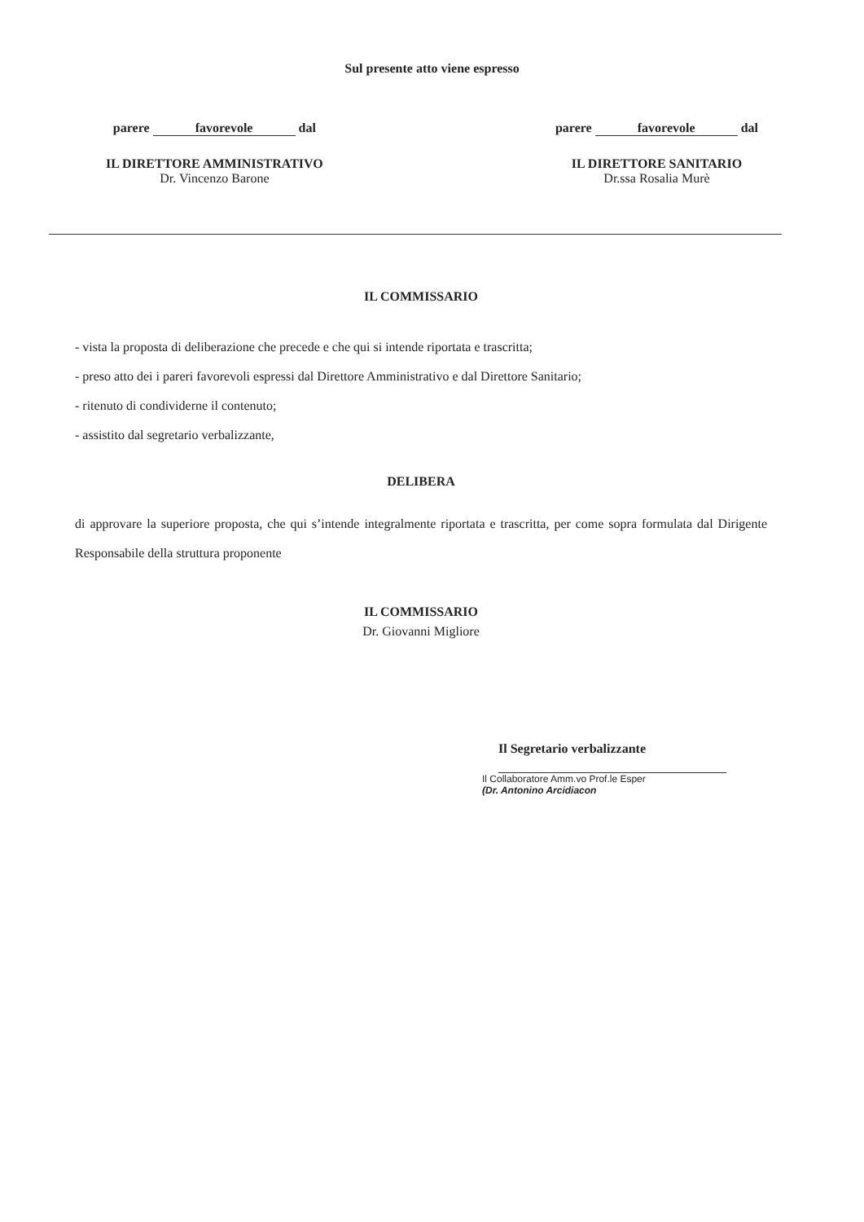Sul presente atto viene espresso
parere favorevole dal
IL DIRETTORE AMMINISTRATIVO
Dr. Vincenzo Barone
parere favorevole dal
IL DIRETTORE SANITARIO
Dr.ssa Rosalia Murè
IL COMMISSARIO
- vista la proposta di deliberazione che precede e che qui si intende riportata e trascritta;
- preso atto dei i pareri favorevoli espressi dal Direttore Amministrativo e dal Direttore Sanitario;
- ritenuto di condividerne il contenuto;
- assistito dal segretario verbalizzante,
DELIBERA
di approvare la superiore proposta, che qui s’intende integralmente riportata e trascritta, per come sopra formulata dal Dirigente Responsabile della struttura proponente
IL COMMISSARIO
Dr. Giovanni Migliore
Il Segretario verbalizzante
Il Collaboratore Amm.vo Prof.le Esper
(Dr. Antonino Arcidiacon